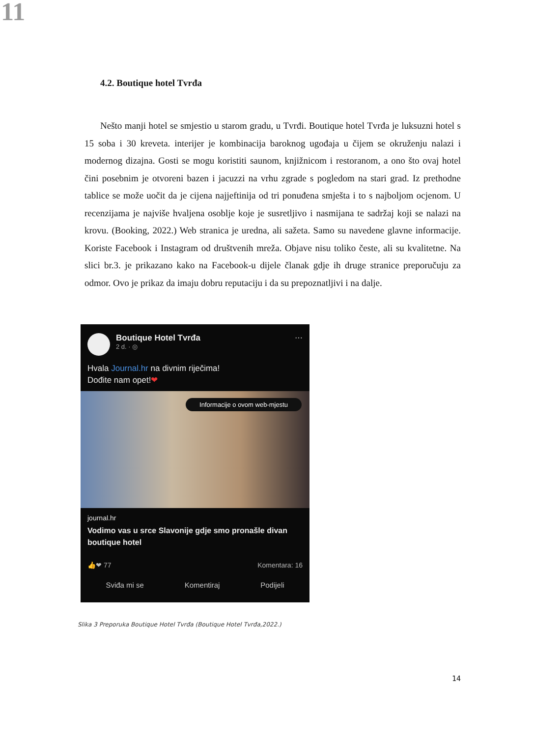11
4.2. Boutique hotel Tvrđa
Nešto manji hotel se smjestio u starom gradu, u Tvrđi. Boutique hotel Tvrđa je luksuzni hotel s 15 soba i 30 kreveta. interijer je kombinacija baroknog ugođaja u čijem se okruženju nalazi i modernog dizajna. Gosti se mogu koristiti saunom, knjižnicom i restoranom, a ono što ovaj hotel čini posebnim je otvoreni bazen i jacuzzi na vrhu zgrade s pogledom na stari grad. Iz prethodne tablice se može uočit da je cijena najjeftinija od tri ponuđena smješta i to s najboljom ocjenom. U recenzijama je najviše hvaljena osoblje koje je susretljivo i nasmijana te sadržaj koji se nalazi na krovu. (Booking, 2022.) Web stranica je uredna, ali sažeta. Samo su navedene glavne informacije. Koriste Facebook i Instagram od društvenih mreža. Objave nisu toliko česte, ali su kvalitetne. Na slici br.3. je prikazano kako na Facebook-u dijele članak gdje ih druge stranice preporučuju za odmor. Ovo je prikaz da imaju dobru reputaciju i da su prepoznatljivi i na dalje.
Boutique Hotel Tvrđa
2 d. · ◎
···
Hvala Journal.hr na divnim riječima!
Dođite nam opet!❤
Informacije o ovom web-mjestu
journal.hr
Vodimo vas u srce Slavonije gdje smo pronašle divan boutique hotel
👍❤ 77 Komentara: 16
Sviđa mi se Komentiraj Podijeli
Slika 3 Preporuka Boutique Hotel Tvrđa (Boutique Hotel Tvrđa,2022.)
14